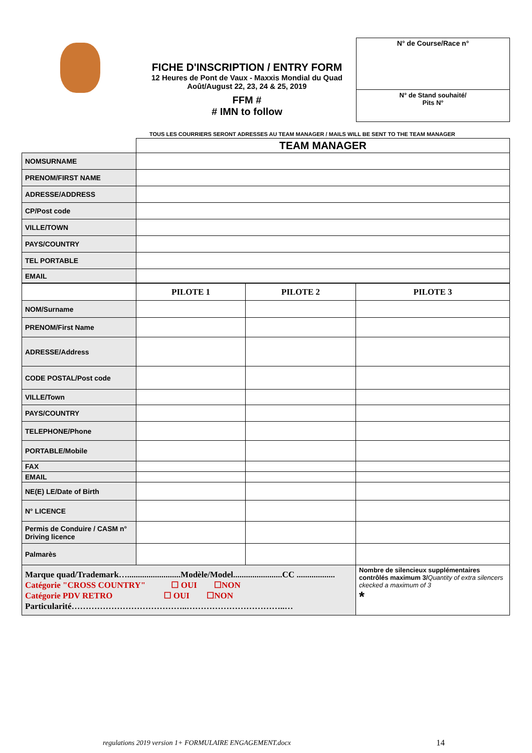FICHE D'INSCRIPTION / ENTRY FORM
12 Heures de Pont de Vaux - Maxxis Mondial du Quad
Août/August 22, 23, 24 & 25, 2019
FFM #
# IMN to follow
N° de Course/Race n°
N° de Stand souhaité/
Pits N°
TOUS LES COURRIERS SERONT ADRESSES AU TEAM MANAGER / MAILS WILL BE SENT TO THE TEAM MANAGER
| | TEAM MANAGER |
| NOMSURNAME | |
| PRENOM/FIRST NAME | |
| ADRESSE/ADDRESS | |
| CP/Post code | |
| VILLE/TOWN | |
| PAYS/COUNTRY | |
| TEL PORTABLE | |
| EMAIL | |
| | PILOTE 1 | PILOTE 2 | PILOTE 3 |
| NOM/Surname | | | |
| PRENOM/First Name | | | |
| ADRESSE/Address | | | |
| CODE POSTAL/Post code | | | |
| VILLE/Town | | | |
| PAYS/COUNTRY | | | |
| TELEPHONE/Phone | | | |
| PORTABLE/Mobile | | | |
| FAX | | | |
| EMAIL | | | |
| NE(E) LE/Date of Birth | | | |
| N° LICENCE | | | |
| Permis de Conduire / CASM n° Driving licence | | | |
| Palmarès | | | |
| Marque quad/Trademark….........................Modèle/Model.......................CC .................. Catégorie "CROSS COUNTRY" ☐ OUI ☐NON Catégorie PDV RETRO ☐ OUI ☐NON Particularité…………………………………..……………………………..… | | | Nombre de silencieux supplémentaires contrôlés maximum 3/ Quantity of extra silencers ckecked a maximum of 3 * |
regulations 2019 version 1+ FORMULAIRE ENGAGEMENT.docx
14